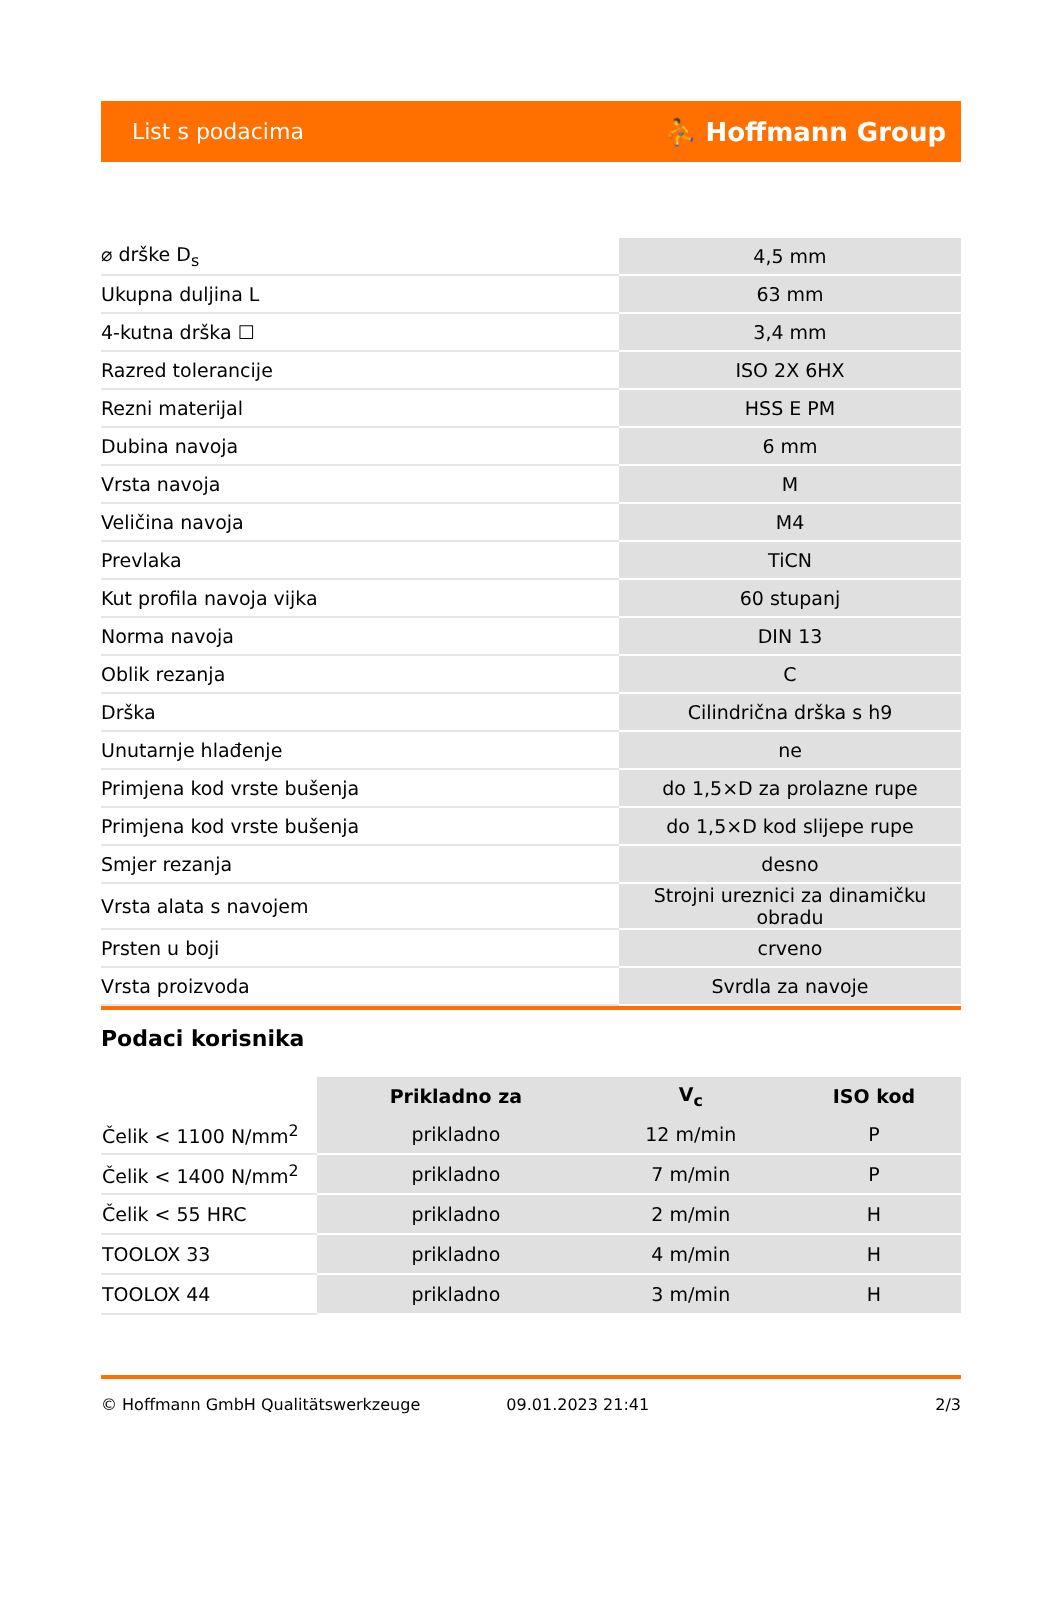List s podacima ⛹ Hoffmann Group
| ⌀ drške D<sub>s</sub> | 4,5 mm |
| Ukupna duljina L | 63 mm |
| 4-kutna drška ☐ | 3,4 mm |
| Razred tolerancije | ISO 2X 6HX |
| Rezni materijal | HSS E PM |
| Dubina navoja | 6 mm |
| Vrsta navoja | M |
| Veličina navoja | M4 |
| Prevlaka | TiCN |
| Kut profila navoja vijka | 60 stupanj |
| Norma navoja | DIN 13 |
| Oblik rezanja | C |
| Drška | Cilindrična drška s h9 |
| Unutarnje hlađenje | ne |
| Primjena kod vrste bušenja | do 1,5×D za prolazne rupe |
| Primjena kod vrste bušenja | do 1,5×D kod slijepe rupe |
| Smjer rezanja | desno |
| Vrsta alata s navojem | Strojni ureznici za dinamičku obradu |
| Prsten u boji | crveno |
| Vrsta proizvoda | Svrdla za navoje |
Podaci korisnika
| | Prikladno za | V<sub>c</sub> | ISO kod |
| --- | --- | --- | --- |
| Čelik < 1100 N/mm<sup>2</sup> | prikladno | 12 m/min | P |
| Čelik < 1400 N/mm<sup>2</sup> | prikladno | 7 m/min | P |
| Čelik < 55 HRC | prikladno | 2 m/min | H |
| TOOLOX 33 | prikladno | 4 m/min | H |
| TOOLOX 44 | prikladno | 3 m/min | H |
© Hoffmann GmbH Qualitätswerkzeuge 09.01.2023 21:41 2/3